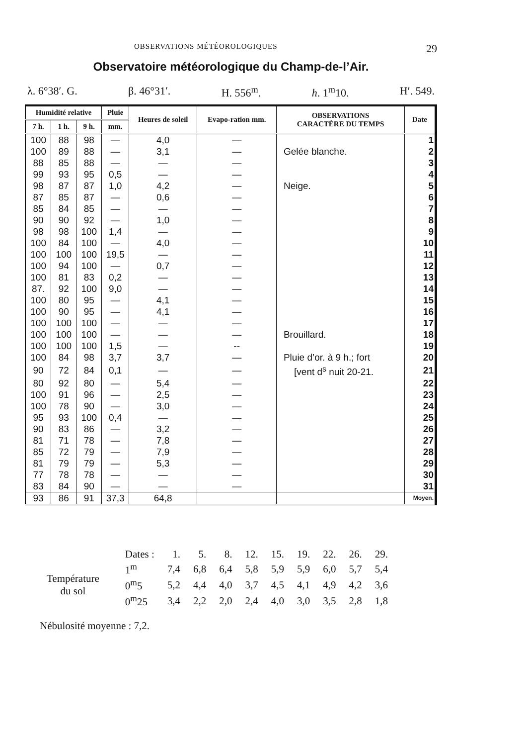OBSERVATIONS MÉTÉOROLOGIQUES 29
Observatoire météorologique du Champ-de-l’Air.
λ. 6°38′. G. β. 46°31′. H. 556<sup>m</sup>. h. 1<sup>m</sup>10. H′. 549.
| Humidité relative | | | Pluie | Heures de soleil | Evapo-ration mm. | OBSERVATIONS CARACTÈRE DU TEMPS | Date |
| --- | --- | --- | --- | --- | --- | --- | --- |
| 7 h. | 1 h. | 9 h. | mm. | | | | |
| 100 | 88 | 98 | — | 4,0 | — | | 1 |
| 100 | 89 | 88 | — | 3,1 | — | Gelée blanche. | 2 |
| 88 | 85 | 88 | — | — | — | | 3 |
| 99 | 93 | 95 | 0,5 | — | — | | 4 |
| 98 | 87 | 87 | 1,0 | 4,2 | — | Neige. | 5 |
| 87 | 85 | 87 | — | 0,6 | — | | 6 |
| 85 | 84 | 85 | — | — | — | | 7 |
| 90 | 90 | 92 | — | 1,0 | — | | 8 |
| 98 | 98 | 100 | 1,4 | — | — | | 9 |
| 100 | 84 | 100 | — | 4,0 | — | | 10 |
| 100 | 100 | 100 | 19,5 | — | — | | 11 |
| 100 | 94 | 100 | — | 0,7 | — | | 12 |
| 100 | 81 | 83 | 0,2 | — | — | | 13 |
| 87. | 92 | 100 | 9,0 | — | — | | 14 |
| 100 | 80 | 95 | — | 4,1 | — | | 15 |
| 100 | 90 | 95 | — | 4,1 | — | | 16 |
| 100 | 100 | 100 | — | — | — | | 17 |
| 100 | 100 | 100 | — | — | — | Brouillard. | 18 |
| 100 | 100 | 100 | 1,5 | — | -- | | 19 |
| 100 | 84 | 98 | 3,7 | 3,7 | — | Pluie d’or. à 9 h.; fort | 20 |
| 90 | 72 | 84 | 0,1 | — | — | [vent d<sup>s</sup> nuit 20-21. | 21 |
| 80 | 92 | 80 | — | 5,4 | — | | 22 |
| 100 | 91 | 96 | — | 2,5 | — | | 23 |
| 100 | 78 | 90 | — | 3,0 | — | | 24 |
| 95 | 93 | 100 | 0,4 | — | — | | 25 |
| 90 | 83 | 86 | — | 3,2 | — | | 26 |
| 81 | 71 | 78 | — | 7,8 | — | | 27 |
| 85 | 72 | 79 | — | 7,9 | — | | 28 |
| 81 | 79 | 79 | — | 5,3 | — | | 29 |
| 77 | 78 | 78 | — | — | — | | 30 |
| 83 | 84 | 90 | — | — | — | | 31 |
| 93 | 86 | 91 | 37,3 | 64,8 | | | Moyen. |
| | | Dates : | 1. | 5. | 8. | 12. | 15. | 19. | 22. | 26. | 29. |
| Température du sol | | 1<sup>m</sup> | 7,4 | 6,8 | 6,4 | 5,8 | 5,9 | 5,9 | 6,0 | 5,7 | 5,4 |
| | | 0<sup>m</sup>5 | 5,2 | 4,4 | 4,0 | 3,7 | 4,5 | 4,1 | 4,9 | 4,2 | 3,6 |
| | | 0<sup>m</sup>25 | 3,4 | 2,2 | 2,0 | 2,4 | 4,0 | 3,0 | 3,5 | 2,8 | 1,8 |
Nébulosité moyenne : 7,2.